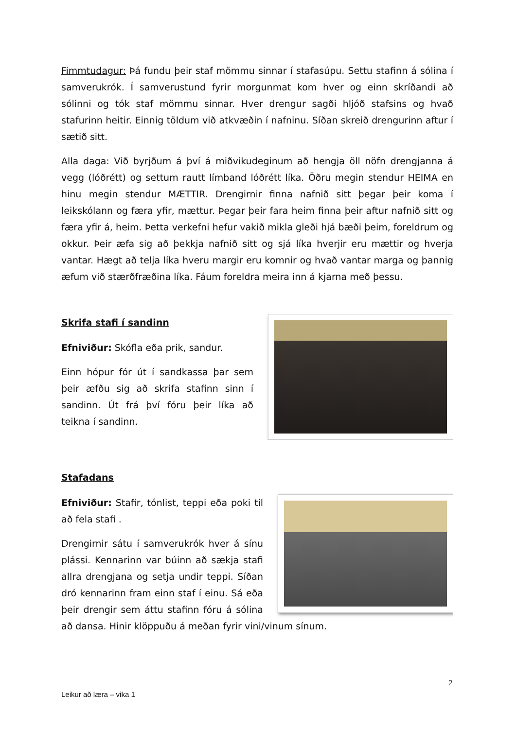Fimmtudagur: Þá fundu þeir staf mömmu sinnar í stafasúpu. Settu stafinn á sólina í samverukrók. Í samverustund fyrir morgunmat kom hver og einn skríðandi að sólinni og tók staf mömmu sinnar. Hver drengur sagði hljóð stafsins og hvað stafurinn heitir. Einnig töldum við atkvæðin í nafninu. Síðan skreið drengurinn aftur í sætið sitt.
Alla daga: Við byrjðum á því á miðvikudeginum að hengja öll nöfn drengjanna á vegg (lóðrétt) og settum rautt límband lóðrétt líka. Öðru megin stendur HEIMA en hinu megin stendur MÆTTIR. Drengirnir finna nafnið sitt þegar þeir koma í leikskólann og færa yfir, mættur. Þegar þeir fara heim finna þeir aftur nafnið sitt og færa yfir á, heim. Þetta verkefni hefur vakið mikla gleði hjá bæði þeim, foreldrum og okkur. Þeir æfa sig að þekkja nafnið sitt og sjá líka hverjir eru mættir og hverja vantar. Hægt að telja líka hveru margir eru komnir og hvað vantar marga og þannig æfum við stærðfræðina líka. Fáum foreldra meira inn á kjarna með þessu.
Skrifa stafi í sandinn
Efniviður: Skófla eða prik, sandur.
Einn hópur fór út í sandkassa þar sem þeir æfðu sig að skrifa stafinn sinn í sandinn. Út frá því fóru þeir líka að teikna í sandinn.
Stafadans
Efniviður: Stafir, tónlist, teppi eða poki til að fela stafi .
Drengirnir sátu í samverukrók hver á sínu plássi. Kennarinn var búinn að sækja stafi allra drengjana og setja undir teppi. Síðan dró kennarinn fram einn staf í einu. Sá eða þeir drengir sem áttu stafinn fóru á sólina að dansa. Hinir klöppuðu á meðan fyrir vini/vinum sínum.
2
Leikur að læra – vika 1